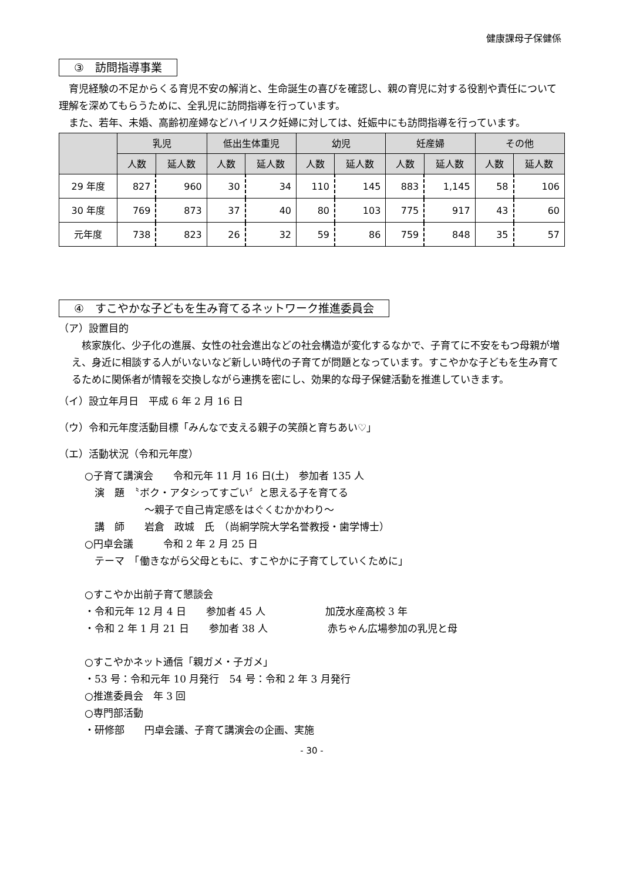健康課母子保健係
③　訪問指導事業
　育児経験の不足からくる育児不安の解消と、生命誕生の喜びを確認し、親の育児に対する役割や責任について理解を深めてもらうために、全乳児に訪問指導を行っています。
　また、若年、未婚、高齢初産婦などハイリスク妊婦に対しては、妊娠中にも訪問指導を行っています。
| | 乳児 | | 低出生体重児 | | 幼児 | | 妊産婦 | | その他 | |
| --- | --- | --- | --- | --- | --- | --- | --- | --- | --- | --- |
| | 人数 | 延人数 | 人数 | 延人数 | 人数 | 延人数 | 人数 | 延人数 | 人数 | 延人数 |
| 29 年度 | 827 | 960 | 30 | 34 | 110 | 145 | 883 | 1,145 | 58 | 106 |
| 30 年度 | 769 | 873 | 37 | 40 | 80 | 103 | 775 | 917 | 43 | 60 |
| 元年度 | 738 | 823 | 26 | 32 | 59 | 86 | 759 | 848 | 35 | 57 |
④　すこやかな子どもを生み育てるネットワーク推進委員会
（ア）設置目的
　核家族化、少子化の進展、女性の社会進出などの社会構造が変化するなかで、子育てに不安をもつ母親が増え、身近に相談する人がいないなど新しい時代の子育てが問題となっています。すこやかな子どもを生み育てるために関係者が情報を交換しながら連携を密にし、効果的な母子保健活動を推進していきます。
（イ）設立年月日　平成 6 年 2 月 16 日
（ウ）令和元年度活動目標「みんなで支える親子の笑顔と育ちあい♡」
（エ）活動状況（令和元年度）
○子育て講演会　　令和元年 11 月 16 日(土)　参加者 135 人
　演　題　〝ボク・アタシってすごい〞と思える子を育てる
　　　　　　～親子で自己肯定感をはぐくむかかわり～
　講　師　　岩倉　政城　氏　（尚絅学院大学名誉教授・歯学博士）
○円卓会議　　　令和 2 年 2 月 25 日
　テーマ　「働きながら父母ともに、すこやかに子育てしていくために」
○すこやか出前子育て懇談会
・令和元年 12 月 4 日　　参加者 45 人　　　　　　加茂水産高校 3 年
・令和 2 年 1 月 21 日　　参加者 38 人　　　　　　赤ちゃん広場参加の乳児と母
○すこやかネット通信「親ガメ・子ガメ」
・53 号：令和元年 10 月発行　54 号：令和 2 年 3 月発行
○推進委員会　年 3 回
○専門部活動
・研修部　　円卓会議、子育て講演会の企画、実施
- 30 -